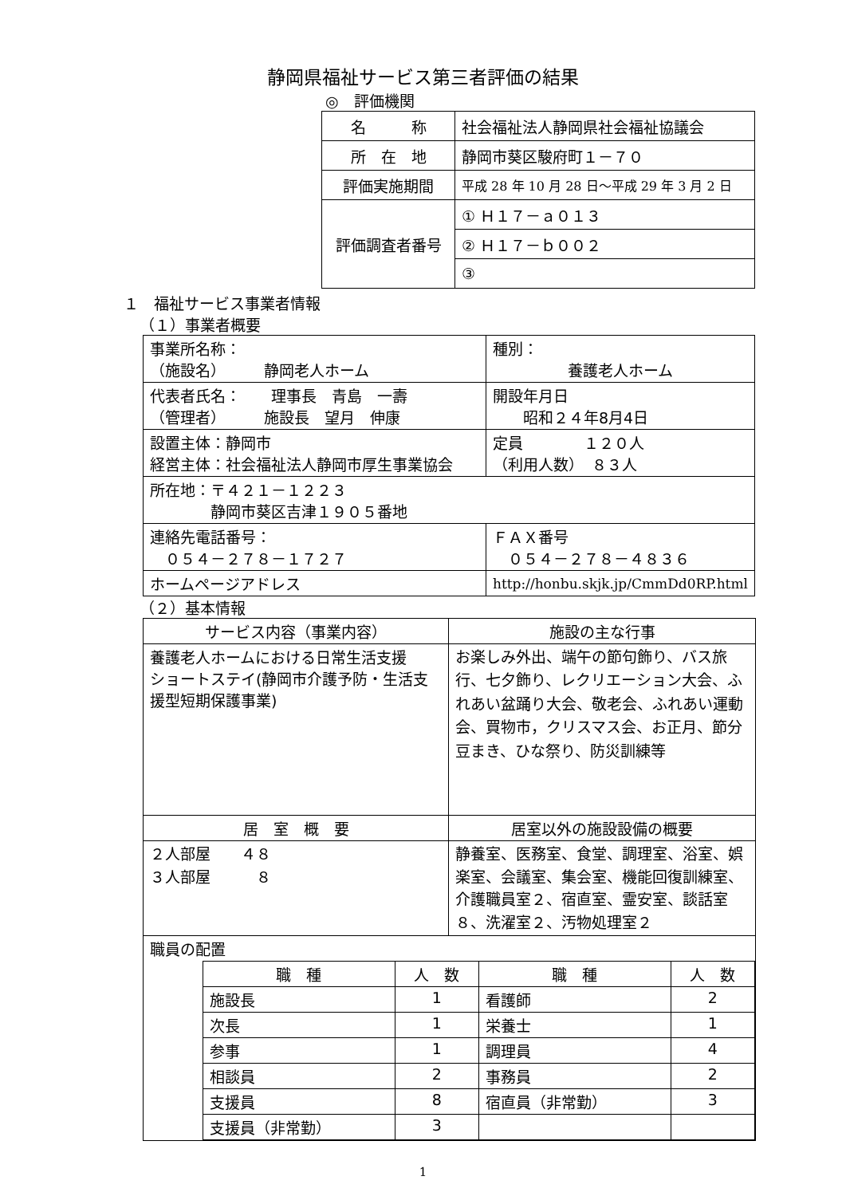静岡県福祉サービス第三者評価の結果
◎　評価機関
| 名 称 | 社会福祉法人静岡県社会福祉協議会 |
| 所 在 地 | 静岡市葵区駿府町１－７０ |
| 評価実施期間 | 平成 28 年 10 月 28 日～平成 29 年 3 月 2 日 |
| 評価調査者番号 | ① Ｈ１７－ａ０１３ |
| | ② Ｈ１７－ｂ００２ |
| | ③ |
１　福祉サービス事業者情報
（１）事業者概要
| 事業所名称： （施設名） 静岡老人ホーム | | 種別： 養護老人ホーム |
| 代表者氏名： 理事長 青島 一壽 （管理者） 施設長 望月 伸康 | | 開設年月日 昭和２４年8月4日 |
| 設置主体：静岡市 経営主体：社会福祉法人静岡市厚生事業協会 | | 定員 １２０人 （利用人数） ８３人 |
| 所在地：〒４２１－１２２３ 静岡市葵区吉津１９０５番地 | | |
| 連絡先電話番号： ０５４－２７８－１７２７ | | ＦＡＸ番号 ０５４－２７８－４８３６ |
| ホームページアドレス | http://honbu.skjk.jp/CmmDd0RP.html | |
（２）基本情報
| サービス内容（事業内容） | 施設の主な行事 |
| 養護老人ホームにおける日常生活支援 ショートステイ(静岡市介護予防・生活支援型短期保護事業) | お楽しみ外出、端午の節句飾り、バス旅行、七夕飾り、レクリエーション大会、ふれあい盆踊り大会、敬老会、ふれあい運動会、買物市，クリスマス会、お正月、節分豆まき、ひな祭り、防災訓練等 |
| 居 室 概 要 | 居室以外の施設設備の概要 |
| ２人部屋 ４８ ３人部屋 ８ | 静養室、医務室、食堂、調理室、浴室、娯楽室、会議室、集会室、機能回復訓練室、介護職員室２、宿直室、霊安室、談話室８、洗濯室２、汚物処理室２ |
| 職員の配置 / 職 種 / 人 数 / 職 種 / 人 数 / / 施設長 / 1 / 看護師 / 2 / / 次長 / 1 / 栄養士 / 1 / / 参事 / 1 / 調理員 / 4 / / 相談員 / 2 / 事務員 / 2 / / 支援員 / 8 / 宿直員（非常勤） / 3 / / 支援員（非常勤） / 3 / / / | |
1